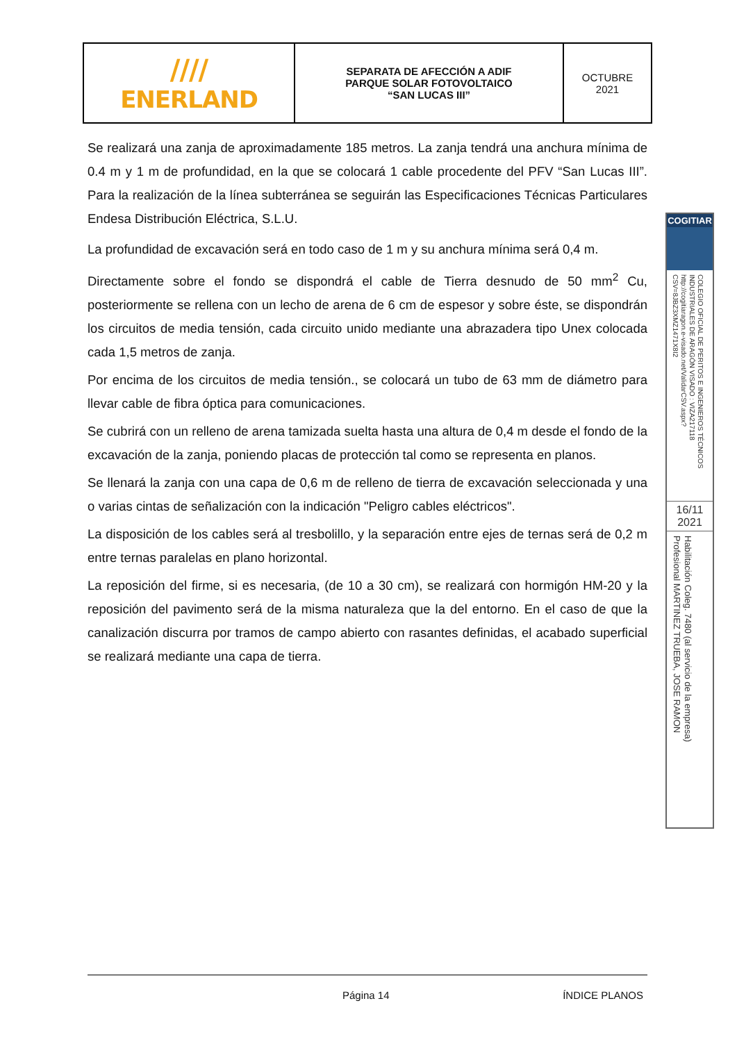| //// ENERLAND | SEPARATA DE AFECCIÓN A ADIF PARQUE SOLAR FOTOVOLTAICO “SAN LUCAS III” | OCTUBRE 2021 |
Se realizará una zanja de aproximadamente 185 metros. La zanja tendrá una anchura mínima de 0.4 m y 1 m de profundidad, en la que se colocará 1 cable procedente del PFV “San Lucas III”. Para la realización de la línea subterránea se seguirán las Especificaciones Técnicas Particulares Endesa Distribución Eléctrica, S.L.U.
La profundidad de excavación será en todo caso de 1 m y su anchura mínima será 0,4 m.
Directamente sobre el fondo se dispondrá el cable de Tierra desnudo de 50 mm<sup>2</sup> Cu, posteriormente se rellena con un lecho de arena de 6 cm de espesor y sobre éste, se dispondrán los circuitos de media tensión, cada circuito unido mediante una abrazadera tipo Unex colocada cada 1,5 metros de zanja.
Por encima de los circuitos de media tensión., se colocará un tubo de 63 mm de diámetro para llevar cable de fibra óptica para comunicaciones.
Se cubrirá con un relleno de arena tamizada suelta hasta una altura de 0,4 m desde el fondo de la excavación de la zanja, poniendo placas de protección tal como se representa en planos.
Se llenará la zanja con una capa de 0,6 m de relleno de tierra de excavación seleccionada y una o varias cintas de señalización con la indicación "Peligro cables eléctricos".
La disposición de los cables será al tresbolillo, y la separación entre ejes de ternas será de 0,2 m entre ternas paralelas en plano horizontal.
La reposición del firme, si es necesaria, (de 10 a 30 cm), se realizará con hormigón HM-20 y la reposición del pavimento será de la misma naturaleza que la del entorno. En el caso de que la canalización discurra por tramos de campo abierto con rasantes definidas, el acabado superficial se realizará mediante una capa de tierra.
COGITIAR
COLEGIO OFICIAL DE PERITOS E INGENIEROS TÉCNICOS INDUSTRIALES DE ARAGÓN VISADO : VIZA217118 http://cogitiaragon.e-visado.net/ValidarCSV.aspx?CSV=8JBZ3XMZ1471X8I2
16/11
2021
Habilitación Coleg. 7480 (al servicio de la empresa) Profesional MARTINEZ TRUEBA, JOSE RAMON
Página 14 ÍNDICE PLANOS